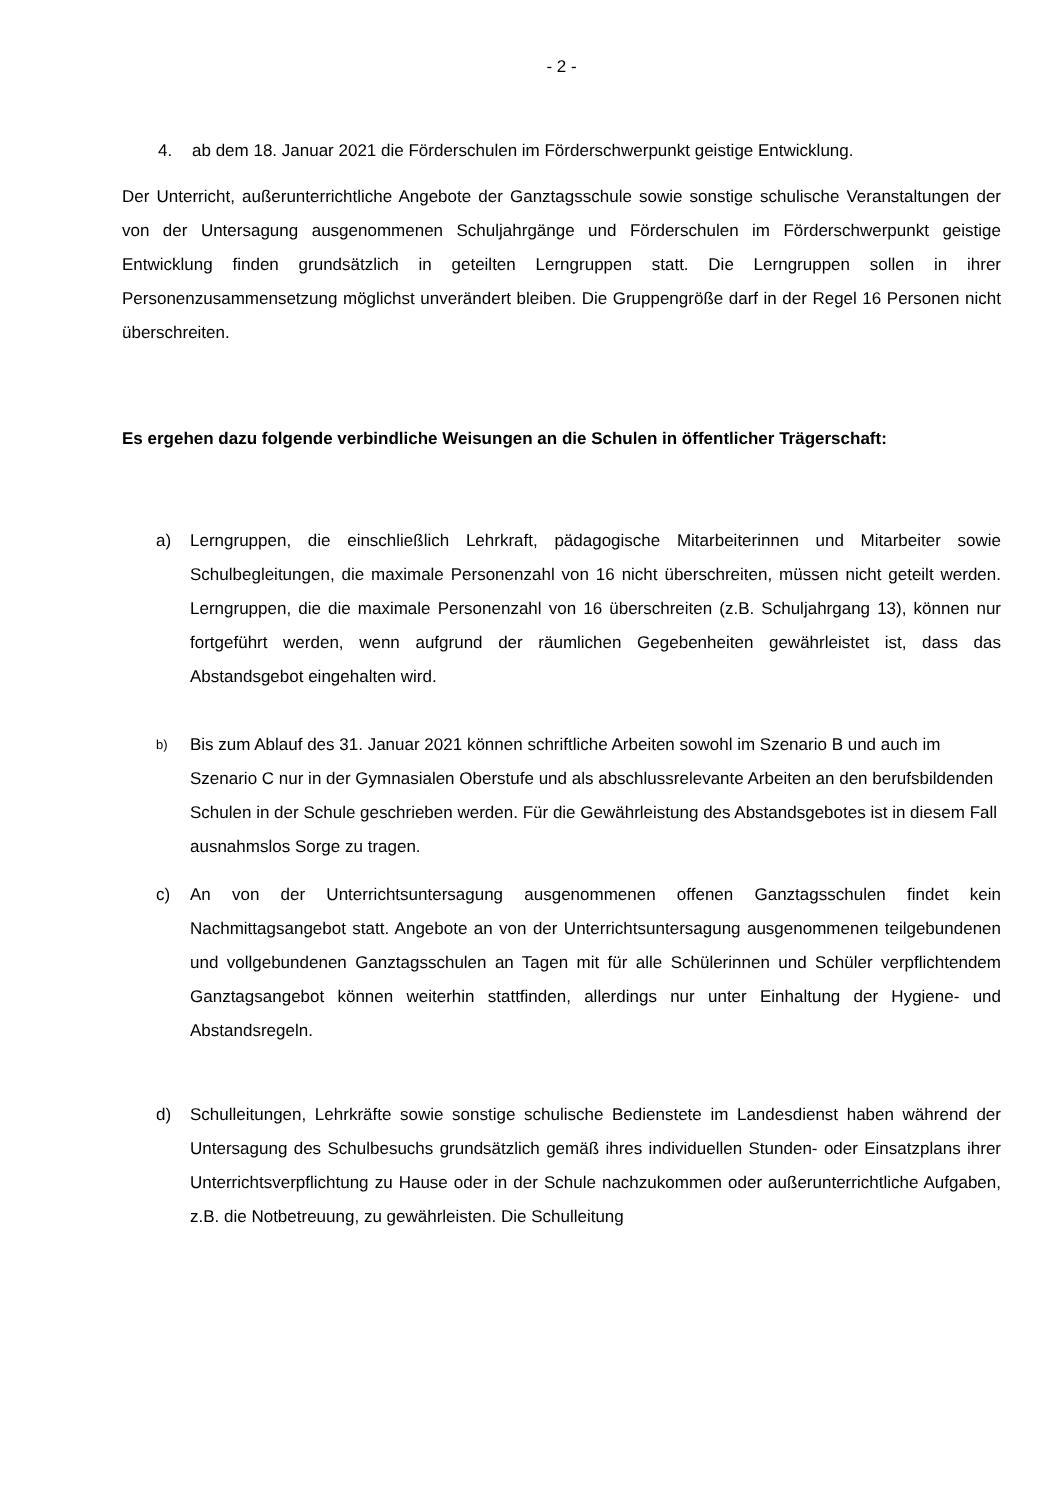- 2 -
4. ab dem 18. Januar 2021 die Förderschulen im Förderschwerpunkt geistige Entwicklung.
Der Unterricht, außerunterrichtliche Angebote der Ganztagsschule sowie sonstige schulische Veranstaltungen der von der Untersagung ausgenommenen Schuljahrgänge und Förderschulen im Förderschwerpunkt geistige Entwicklung finden grundsätzlich in geteilten Lerngruppen statt. Die Lerngruppen sollen in ihrer Personenzusammensetzung möglichst unverändert bleiben. Die Gruppengröße darf in der Regel 16 Personen nicht überschreiten.
Es ergehen dazu folgende verbindliche Weisungen an die Schulen in öffentlicher Trägerschaft:
a) Lerngruppen, die einschließlich Lehrkraft, pädagogische Mitarbeiterinnen und Mitarbeiter sowie Schulbegleitungen, die maximale Personenzahl von 16 nicht überschreiten, müssen nicht geteilt werden. Lerngruppen, die die maximale Personenzahl von 16 überschreiten (z.B. Schuljahrgang 13), können nur fortgeführt werden, wenn aufgrund der räumlichen Gegebenheiten gewährleistet ist, dass das Abstandsgebot eingehalten wird.
b)
Bis zum Ablauf des 31. Januar 2021 können schriftliche Arbeiten sowohl im Szenario B und auch im Szenario C nur in der Gymnasialen Oberstufe und als abschlussrelevante Arbeiten an den berufsbildenden Schulen in der Schule geschrieben werden. Für die Gewährleistung des Abstandsgebotes ist in diesem Fall ausnahmslos Sorge zu tragen.
c) An von der Unterrichtsuntersagung ausgenommenen offenen Ganztagsschulen findet kein Nachmittagsangebot statt. Angebote an von der Unterrichtsuntersagung ausgenommenen teilgebundenen und vollgebundenen Ganztagsschulen an Tagen mit für alle Schülerinnen und Schüler verpflichtendem Ganztagsangebot können weiterhin stattfinden, allerdings nur unter Einhaltung der Hygiene- und Abstandsregeln.
d) Schulleitungen, Lehrkräfte sowie sonstige schulische Bedienstete im Landesdienst haben während der Untersagung des Schulbesuchs grundsätzlich gemäß ihres individuellen Stunden- oder Einsatzplans ihrer Unterrichtsverpflichtung zu Hause oder in der Schule nachzukommen oder außerunterrichtliche Aufgaben, z.B. die Notbetreuung, zu gewährleisten. Die Schulleitung